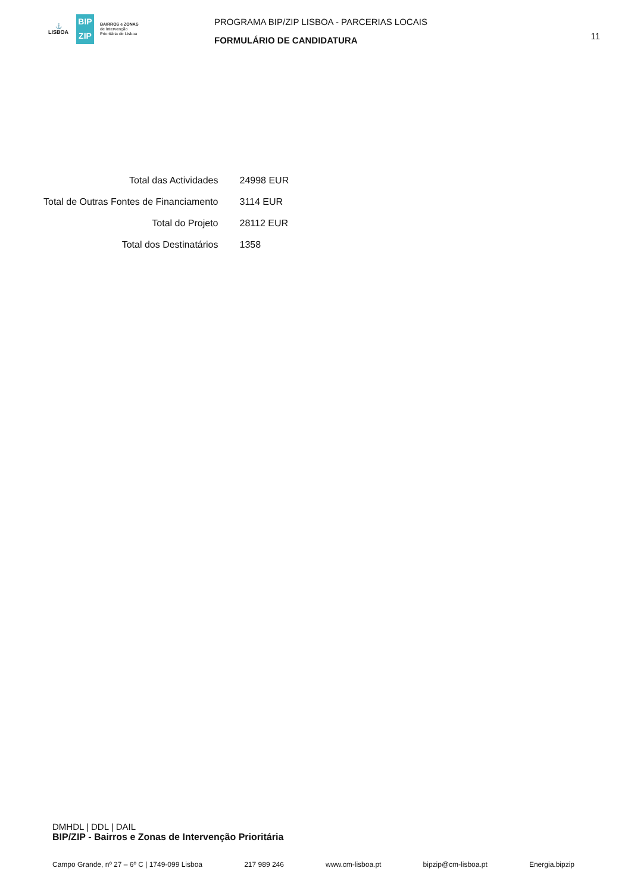⚓
LISBOA
BIP
ZIP
BAIRROS e ZONAS
de Intervenção
Prioritária de Lisboa
PROGRAMA BIP/ZIP LISBOA - PARCERIAS LOCAIS
FORMULÁRIO DE CANDIDATURA
11
| Total das Actividades | 24998 EUR |
| Total de Outras Fontes de Financiamento | 3114 EUR |
| Total do Projeto | 28112 EUR |
| Total dos Destinatários | 1358 |
DMHDL | DDL | DAIL
BIP/ZIP - Bairros e Zonas de Intervenção Prioritária
Campo Grande, nº 27 – 6º C | 1749-099 Lisboa 217 989 246 www.cm-lisboa.pt bipzip@cm-lisboa.pt Energia.bipzip